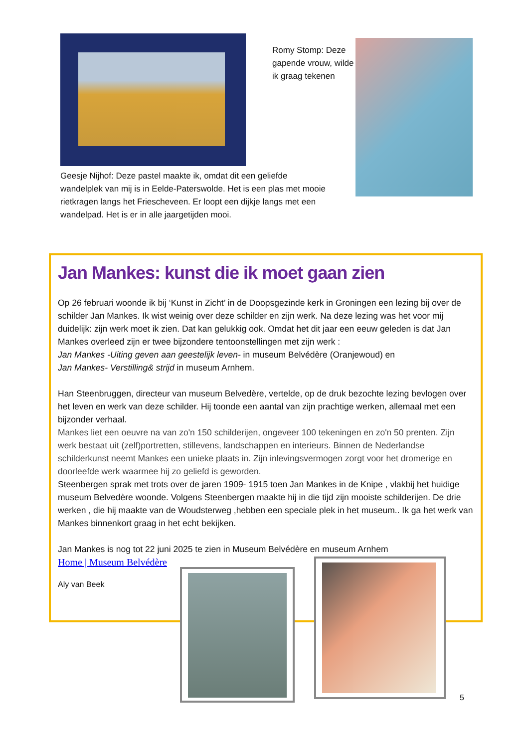Romy Stomp: Deze gapende vrouw, wilde ik graag tekenen
Geesje Nijhof: Deze pastel maakte ik, omdat dit een geliefde wandelplek van mij is in Eelde-Paterswolde. Het is een plas met mooie rietkragen langs het Friescheveen. Er loopt een dijkje langs met een wandelpad. Het is er in alle jaargetijden mooi.
Jan Mankes: kunst die ik moet gaan zien
Op 26 februari woonde ik bij ‘Kunst in Zicht’ in de Doopsgezinde kerk in Groningen een lezing bij over de schilder Jan Mankes. Ik wist weinig over deze schilder en zijn werk. Na deze lezing was het voor mij duidelijk: zijn werk moet ik zien. Dat kan gelukkig ook. Omdat het dit jaar een eeuw geleden is dat Jan Mankes overleed zijn er twee bijzondere tentoonstellingen met zijn werk :
Jan Mankes -Uiting geven aan geestelijk leven- in museum Belvédère (Oranjewoud) en
Jan Mankes- Verstilling& strijd in museum Arnhem.
Han Steenbruggen, directeur van museum Belvedère, vertelde, op de druk bezochte lezing bevlogen over het leven en werk van deze schilder. Hij toonde een aantal van zijn prachtige werken, allemaal met een bijzonder verhaal.
Mankes liet een oeuvre na van zo'n 150 schilderijen, ongeveer 100 tekeningen en zo'n 50 prenten. Zijn werk bestaat uit (zelf)portretten, stillevens, landschappen en interieurs. Binnen de Nederlandse schilderkunst neemt Mankes een unieke plaats in. Zijn inlevingsvermogen zorgt voor het dromerige en doorleefde werk waarmee hij zo geliefd is geworden.
Steenbergen sprak met trots over de jaren 1909- 1915 toen Jan Mankes in de Knipe , vlakbij het huidige museum Belvedère woonde. Volgens Steenbergen maakte hij in die tijd zijn mooiste schilderijen. De drie werken , die hij maakte van de Woudsterweg ,hebben een speciale plek in het museum.. Ik ga het werk van Mankes binnenkort graag in het echt bekijken.
Jan Mankes is nog tot 22 juni 2025 te zien in Museum Belvédère en museum Arnhem
Home | Museum Belvédère
Aly van Beek
5